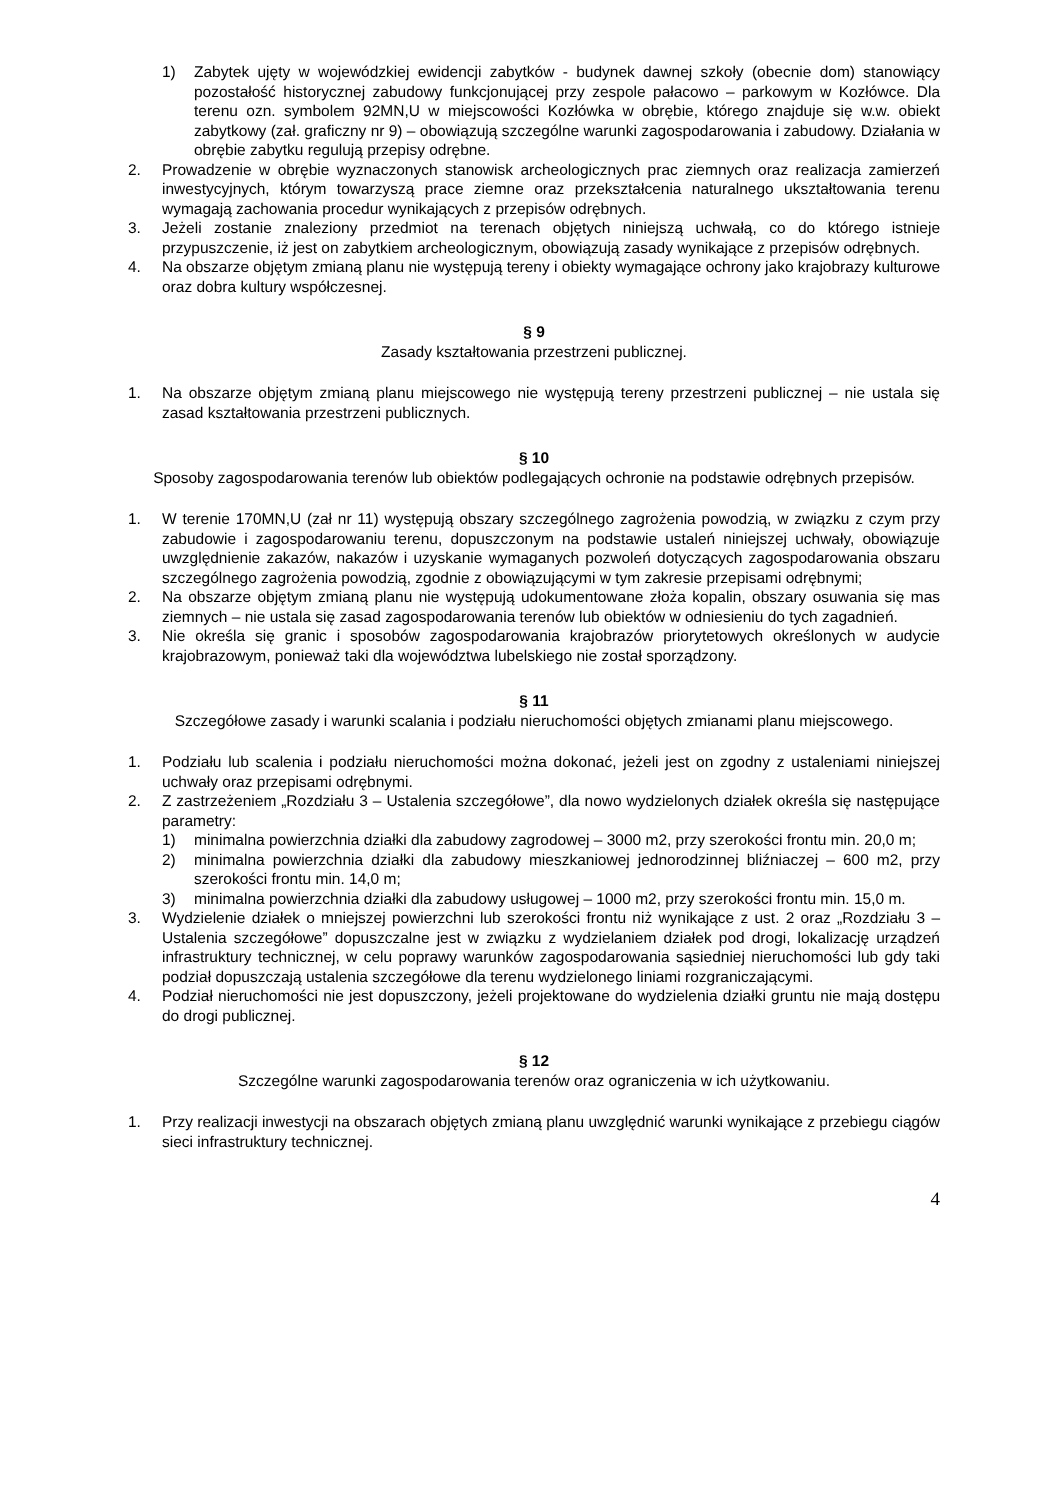1) Zabytek ujęty w wojewódzkiej ewidencji zabytków - budynek dawnej szkoły (obecnie dom) stanowiący pozostałość historycznej zabudowy funkcjonującej przy zespole pałacowo – parkowym w Kozłówce. Dla terenu ozn. symbolem 92MN,U w miejscowości Kozłówka w obrębie, którego znajduje się w.w. obiekt zabytkowy (zał. graficzny nr 9) – obowiązują szczególne warunki zagospodarowania i zabudowy. Działania w obrębie zabytku regulują przepisy odrębne.
2. Prowadzenie w obrębie wyznaczonych stanowisk archeologicznych prac ziemnych oraz realizacja zamierzeń inwestycyjnych, którym towarzyszą prace ziemne oraz przekształcenia naturalnego ukształtowania terenu wymagają zachowania procedur wynikających z przepisów odrębnych.
3. Jeżeli zostanie znaleziony przedmiot na terenach objętych niniejszą uchwałą, co do którego istnieje przypuszczenie, iż jest on zabytkiem archeologicznym, obowiązują zasady wynikające z przepisów odrębnych.
4. Na obszarze objętym zmianą planu nie występują tereny i obiekty wymagające ochrony jako krajobrazy kulturowe oraz dobra kultury współczesnej.
§ 9
Zasady kształtowania przestrzeni publicznej.
1. Na obszarze objętym zmianą planu miejscowego nie występują tereny przestrzeni publicznej – nie ustala się zasad kształtowania przestrzeni publicznych.
§ 10
Sposoby zagospodarowania terenów lub obiektów podlegających ochronie na podstawie odrębnych przepisów.
1. W terenie 170MN,U (zał nr 11) występują obszary szczególnego zagrożenia powodzią, w związku z czym przy zabudowie i zagospodarowaniu terenu, dopuszczonym na podstawie ustaleń niniejszej uchwały, obowiązuje uwzględnienie zakazów, nakazów i uzyskanie wymaganych pozwoleń dotyczących zagospodarowania obszaru szczególnego zagrożenia powodzią, zgodnie z obowiązującymi w tym zakresie przepisami odrębnymi;
2. Na obszarze objętym zmianą planu nie występują udokumentowane złoża kopalin, obszary osuwania się mas ziemnych – nie ustala się zasad zagospodarowania terenów lub obiektów w odniesieniu do tych zagadnień.
3. Nie określa się granic i sposobów zagospodarowania krajobrazów priorytetowych określonych w audycie krajobrazowym, ponieważ taki dla województwa lubelskiego nie został sporządzony.
§ 11
Szczegółowe zasady i warunki scalania i podziału nieruchomości objętych zmianami planu miejscowego.
1. Podziału lub scalenia i podziału nieruchomości można dokonać, jeżeli jest on zgodny z ustaleniami niniejszej uchwały oraz przepisami odrębnymi.
2. Z zastrzeżeniem „Rozdziału 3 – Ustalenia szczegółowe”, dla nowo wydzielonych działek określa się następujące parametry:
1) minimalna powierzchnia działki dla zabudowy zagrodowej – 3000 m2, przy szerokości frontu min. 20,0 m;
2) minimalna powierzchnia działki dla zabudowy mieszkaniowej jednorodzinnej bliźniaczej – 600 m2, przy szerokości frontu min. 14,0 m;
3) minimalna powierzchnia działki dla zabudowy usługowej – 1000 m2, przy szerokości frontu min. 15,0 m.
3. Wydzielenie działek o mniejszej powierzchni lub szerokości frontu niż wynikające z ust. 2 oraz „Rozdziału 3 – Ustalenia szczegółowe” dopuszczalne jest w związku z wydzielaniem działek pod drogi, lokalizację urządzeń infrastruktury technicznej, w celu poprawy warunków zagospodarowania sąsiedniej nieruchomości lub gdy taki podział dopuszczają ustalenia szczegółowe dla terenu wydzielonego liniami rozgraniczającymi.
4. Podział nieruchomości nie jest dopuszczony, jeżeli projektowane do wydzielenia działki gruntu nie mają dostępu do drogi publicznej.
§ 12
Szczególne warunki zagospodarowania terenów oraz ograniczenia w ich użytkowaniu.
1. Przy realizacji inwestycji na obszarach objętych zmianą planu uwzględnić warunki wynikające z przebiegu ciągów sieci infrastruktury technicznej.
4